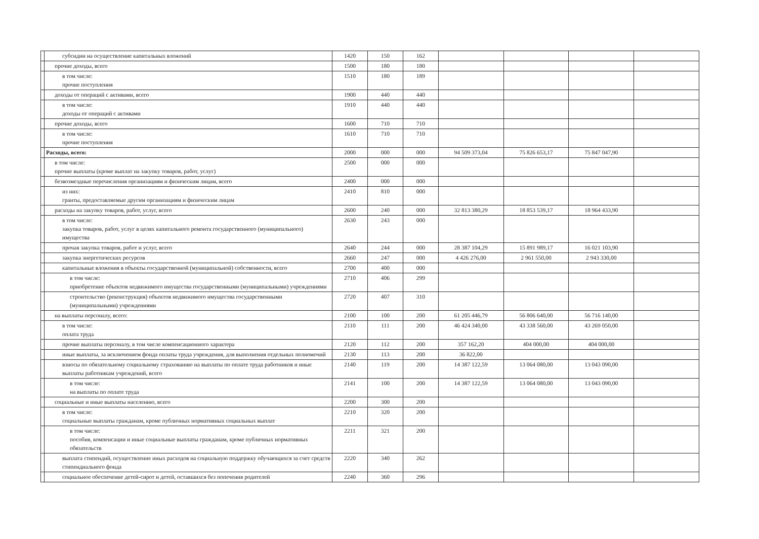| | субсидии на осуществление капитальных вложений | 1420 | 150 | 162 | | | | |
| | прочие доходы, всего | 1500 | 180 | 180 | | | | |
| | в том числе: прочие поступления | 1510 | 180 | 189 | | | | |
| | доходы от операций с активами, всего | 1900 | 440 | 440 | | | | |
| | в том числе: доходы от операций с активами | 1910 | 440 | 440 | | | | |
| | прочие доходы, всего | 1600 | 710 | 710 | | | | |
| | в том числе: прочие поступления | 1610 | 710 | 710 | | | | |
| | Расходы, всего: | 2000 | 000 | 000 | 94 509 373,04 | 75 826 653,17 | 75 847 047,90 | |
| | в том числе: прочие выплаты (кроме выплат на закупку товаров, работ, услуг) | 2500 | 000 | 000 | | | | |
| | безвозмездные перечисления организациям и физическим лицам, всего | 2400 | 000 | 000 | | | | |
| | из них: гранты, предоставляемые другим организациям и физическим лицам | 2410 | 810 | 000 | | | | |
| | расходы на закупку товаров, работ, услуг, всего | 2600 | 240 | 000 | 32 813 380,29 | 18 853 539,17 | 18 964 433,90 | |
| | в том числе: закупка товаров, работ, услуг в целях капитального ремонта государственного (муниципального) имущества | 2630 | 243 | 000 | | | | |
| | прочая закупка товаров, работ и услуг, всего | 2640 | 244 | 000 | 28 387 104,29 | 15 891 989,17 | 16 021 103,90 | |
| | закупка энергетических ресурсов | 2660 | 247 | 000 | 4 426 276,00 | 2 961 550,00 | 2 943 330,00 | |
| | капитальные вложения в объекты государственной (муниципальной) собственности, всего | 2700 | 400 | 000 | | | | |
| | в том числе: приобретение объектов недвижимого имущества государственными (муниципальными) учреждениями | 2710 | 406 | 299 | | | | |
| | строительство (реконструкция) объектов недвижимого имущества государственными (муниципальными) учреждениями | 2720 | 407 | 310 | | | | |
| | на выплаты персоналу, всего: | 2100 | 100 | 200 | 61 205 446,79 | 56 806 640,00 | 56 716 140,00 | |
| | в том числе: оплата труда | 2110 | 111 | 200 | 46 424 340,00 | 43 338 560,00 | 43 269 050,00 | |
| | прочие выплаты персоналу, в том числе компенсационного характера | 2120 | 112 | 200 | 357 162,20 | 404 000,00 | 404 000,00 | |
| | иные выплаты, за исключением фонда оплаты труда учреждения, для выполнения отдельных полномочий | 2130 | 113 | 200 | 36 822,00 | | | |
| | взносы по обязательному социальному страхованию на выплаты по оплате труда работников и иные выплаты работникам учреждений, всего | 2140 | 119 | 200 | 14 387 122,59 | 13 064 080,00 | 13 043 090,00 | |
| | в том числе: на выплаты по оплате труда | 2141 | 100 | 200 | 14 387 122,59 | 13 064 080,00 | 13 043 090,00 | |
| | социальные и иные выплаты населению, всего | 2200 | 300 | 200 | | | | |
| | в том числе: социальные выплаты гражданам, кроме публичных нормативных социальных выплат | 2210 | 320 | 200 | | | | |
| | в том числе: пособия, компенсации и иные социальные выплаты гражданам, кроме публичных нормативных обязательств | 2211 | 321 | 200 | | | | |
| | выплата стипендий, осуществление иных расходов на социальную поддержку обучающихся за счет средств стипендиального фонда | 2220 | 340 | 262 | | | | |
| | социальное обеспечение детей-сирот и детей, оставшихся без попечения родителей | 2240 | 360 | 296 | | | | |